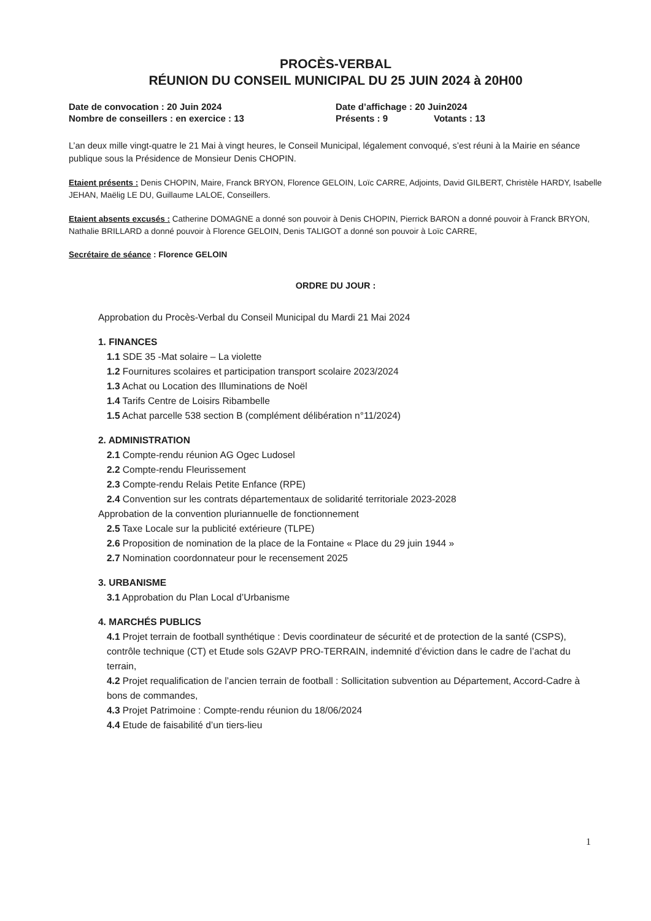PROCÈS-VERBAL
RÉUNION DU CONSEIL MUNICIPAL DU 25 JUIN 2024 à 20H00
Date de convocation : 20 Juin 2024 Date d’affichage : 20 Juin2024
Nombre de conseillers : en exercice : 13 Présents : 9 Votants : 13
L’an deux mille vingt-quatre le 21 Mai à vingt heures, le Conseil Municipal, légalement convoqué, s’est réuni à la Mairie en séance publique sous la Présidence de Monsieur Denis CHOPIN.
Etaient présents : Denis CHOPIN, Maire, Franck BRYON, Florence GELOIN, Loïc CARRE, Adjoints, David GILBERT, Christèle HARDY, Isabelle JEHAN, Maëlig LE DU, Guillaume LALOE, Conseillers.
Etaient absents excusés : Catherine DOMAGNE a donné son pouvoir à Denis CHOPIN, Pierrick BARON a donné pouvoir à Franck BRYON, Nathalie BRILLARD a donné pouvoir à Florence GELOIN, Denis TALIGOT a donné son pouvoir à Loïc CARRE,
Secrétaire de séance : Florence GELOIN
ORDRE DU JOUR :
Approbation du Procès-Verbal du Conseil Municipal du Mardi 21 Mai 2024
1. FINANCES
1.1 SDE 35 -Mat solaire – La violette
1.2 Fournitures scolaires et participation transport scolaire 2023/2024
1.3 Achat ou Location des Illuminations de Noël
1.4 Tarifs Centre de Loisirs Ribambelle
1.5 Achat parcelle 538 section B (complément délibération n°11/2024)
2. ADMINISTRATION
2.1 Compte-rendu réunion AG Ogec Ludosel
2.2 Compte-rendu Fleurissement
2.3 Compte-rendu Relais Petite Enfance (RPE)
2.4 Convention sur les contrats départementaux de solidarité territoriale 2023-2028
Approbation de la convention pluriannuelle de fonctionnement
2.5 Taxe Locale sur la publicité extérieure (TLPE)
2.6 Proposition de nomination de la place de la Fontaine « Place du 29 juin 1944 »
2.7 Nomination coordonnateur pour le recensement 2025
3. URBANISME
3.1 Approbation du Plan Local d’Urbanisme
4. MARCHÉS PUBLICS
4.1 Projet terrain de football synthétique : Devis coordinateur de sécurité et de protection de la santé (CSPS), contrôle technique (CT) et Etude sols G2AVP PRO-TERRAIN, indemnité d’éviction dans le cadre de l’achat du terrain,
4.2 Projet requalification de l’ancien terrain de football : Sollicitation subvention au Département, Accord-Cadre à bons de commandes,
4.3 Projet Patrimoine : Compte-rendu réunion du 18/06/2024
4.4 Etude de faisabilité d’un tiers-lieu
1